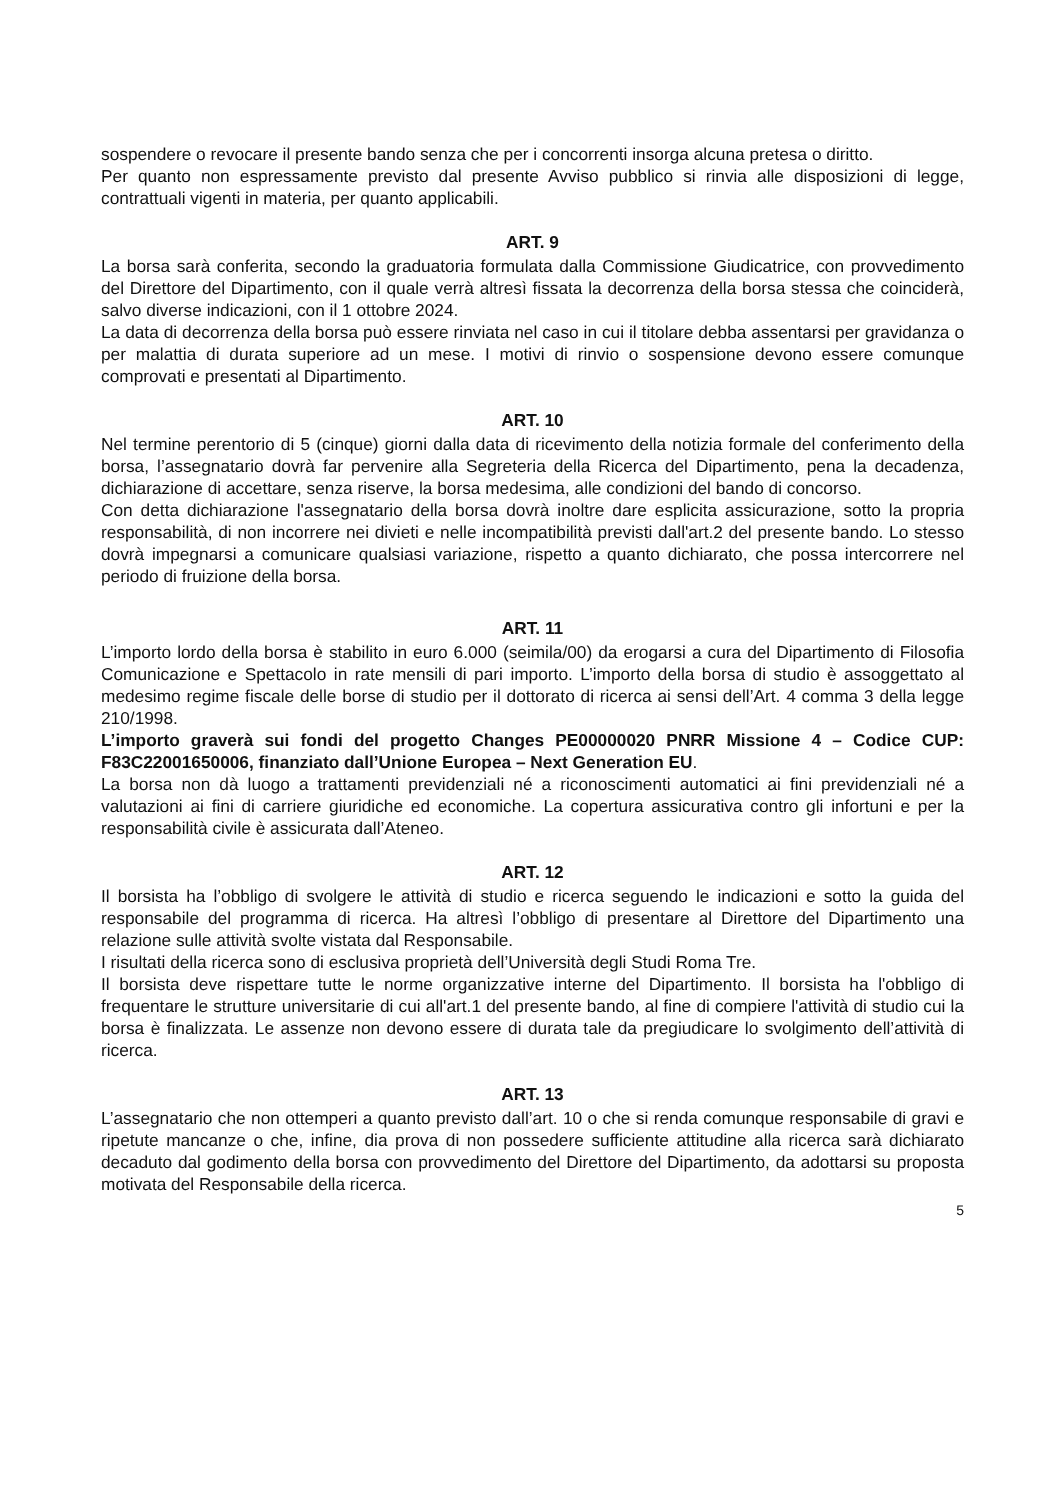sospendere o revocare il presente bando senza che per i concorrenti insorga alcuna pretesa o diritto.
Per quanto non espressamente previsto dal presente Avviso pubblico si rinvia alle disposizioni di legge, contrattuali vigenti in materia, per quanto applicabili.
ART. 9
La borsa sarà conferita, secondo la graduatoria formulata dalla Commissione Giudicatrice, con provvedimento del Direttore del Dipartimento, con il quale verrà altresì fissata la decorrenza della borsa stessa che coinciderà, salvo diverse indicazioni, con il 1 ottobre 2024.
La data di decorrenza della borsa può essere rinviata nel caso in cui il titolare debba assentarsi per gravidanza o per malattia di durata superiore ad un mese. I motivi di rinvio o sospensione devono essere comunque comprovati e presentati al Dipartimento.
ART. 10
Nel termine perentorio di 5 (cinque) giorni dalla data di ricevimento della notizia formale del conferimento della borsa, l’assegnatario dovrà far pervenire alla Segreteria della Ricerca del Dipartimento, pena la decadenza, dichiarazione di accettare, senza riserve, la borsa medesima, alle condizioni del bando di concorso.
Con detta dichiarazione l'assegnatario della borsa dovrà inoltre dare esplicita assicurazione, sotto la propria responsabilità, di non incorrere nei divieti e nelle incompatibilità previsti dall'art.2 del presente bando. Lo stesso dovrà impegnarsi a comunicare qualsiasi variazione, rispetto a quanto dichiarato, che possa intercorrere nel periodo di fruizione della borsa.
ART. 11
L’importo lordo della borsa è stabilito in euro 6.000 (seimila/00) da erogarsi a cura del Dipartimento di Filosofia Comunicazione e Spettacolo in rate mensili di pari importo. L’importo della borsa di studio è assoggettato al medesimo regime fiscale delle borse di studio per il dottorato di ricerca ai sensi dell’Art. 4 comma 3 della legge 210/1998.
L’importo graverà sui fondi del progetto Changes PE00000020 PNRR Missione 4 – Codice CUP: F83C22001650006, finanziato dall’Unione Europea – Next Generation EU.
La borsa non dà luogo a trattamenti previdenziali né a riconoscimenti automatici ai fini previdenziali né a valutazioni ai fini di carriere giuridiche ed economiche. La copertura assicurativa contro gli infortuni e per la responsabilità civile è assicurata dall’Ateneo.
ART. 12
Il borsista ha l’obbligo di svolgere le attività di studio e ricerca seguendo le indicazioni e sotto la guida del responsabile del programma di ricerca. Ha altresì l’obbligo di presentare al Direttore del Dipartimento una relazione sulle attività svolte vistata dal Responsabile.
I risultati della ricerca sono di esclusiva proprietà dell’Università degli Studi Roma Tre.
Il borsista deve rispettare tutte le norme organizzative interne del Dipartimento. Il borsista ha l'obbligo di frequentare le strutture universitarie di cui all'art.1 del presente bando, al fine di compiere l'attività di studio cui la borsa è finalizzata. Le assenze non devono essere di durata tale da pregiudicare lo svolgimento dell’attività di ricerca.
ART. 13
L’assegnatario che non ottemperi a quanto previsto dall’art. 10 o che si renda comunque responsabile di gravi e ripetute mancanze o che, infine, dia prova di non possedere sufficiente attitudine alla ricerca sarà dichiarato decaduto dal godimento della borsa con provvedimento del Direttore del Dipartimento, da adottarsi su proposta motivata del Responsabile della ricerca.
5